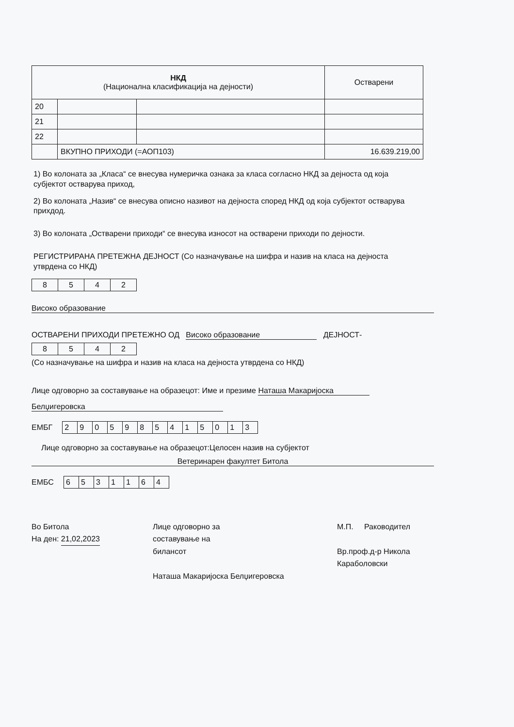| НКД (Национална класификација на дејности) | | | Остварени |
| --- | --- | --- | --- |
| 20 | | | |
| 21 | | | |
| 22 | | | |
| | ВКУПНО ПРИХОДИ (=АОП103) | | 16.639.219,00 |
1) Во колоната за „Класа“ се внесува нумеричка ознака за класа согласно НКД за дејноста од која субјектот остварува приход,
2) Во колоната „Назив“ се внесува описно називот на дејноста според НКД од која субјектот остварува прихдод.
3) Во колоната „Остварени приходи“ се внесува износот на остварени приходи по дејности.
РЕГИСТРИРАНА ПРЕТЕЖНА ДЕЈНОСТ (Со назначување на шифра и назив на класа на дејноста утврдена со НКД)
| 8 | 5 | 4 | 2 |
Високо образование
ОСТВАРЕНИ ПРИХОДИ ПРЕТЕЖНО ОД Високо образование ДЕЈНОСТ-
| 8 | 5 | 4 | 2 |
(Со назначување на шифра и назив на класа на дејноста утврдена со НКД)
Лице одговорно за составување на образецот: Име и презиме Наташа Макаријоска
Белџигеровска
ЕМБГ
| 2 | 9 | 0 | 5 | 9 | 8 | 5 | 4 | 1 | 5 | 0 | 1 | 3 |
Лице одговорно за составување на образецот:Целосен назив на субјектот
Ветеринарен факултет Битола
ЕМБС
| 6 | 5 | 3 | 1 | 1 | 6 | 4 |
Во Битола
На ден: 21,02,2023
Лице одговорно за
составување на
билансот
Наташа Макаријоска Белџигеровска
М.П. Раководител
Вр.проф.д-р Никола Караболовски